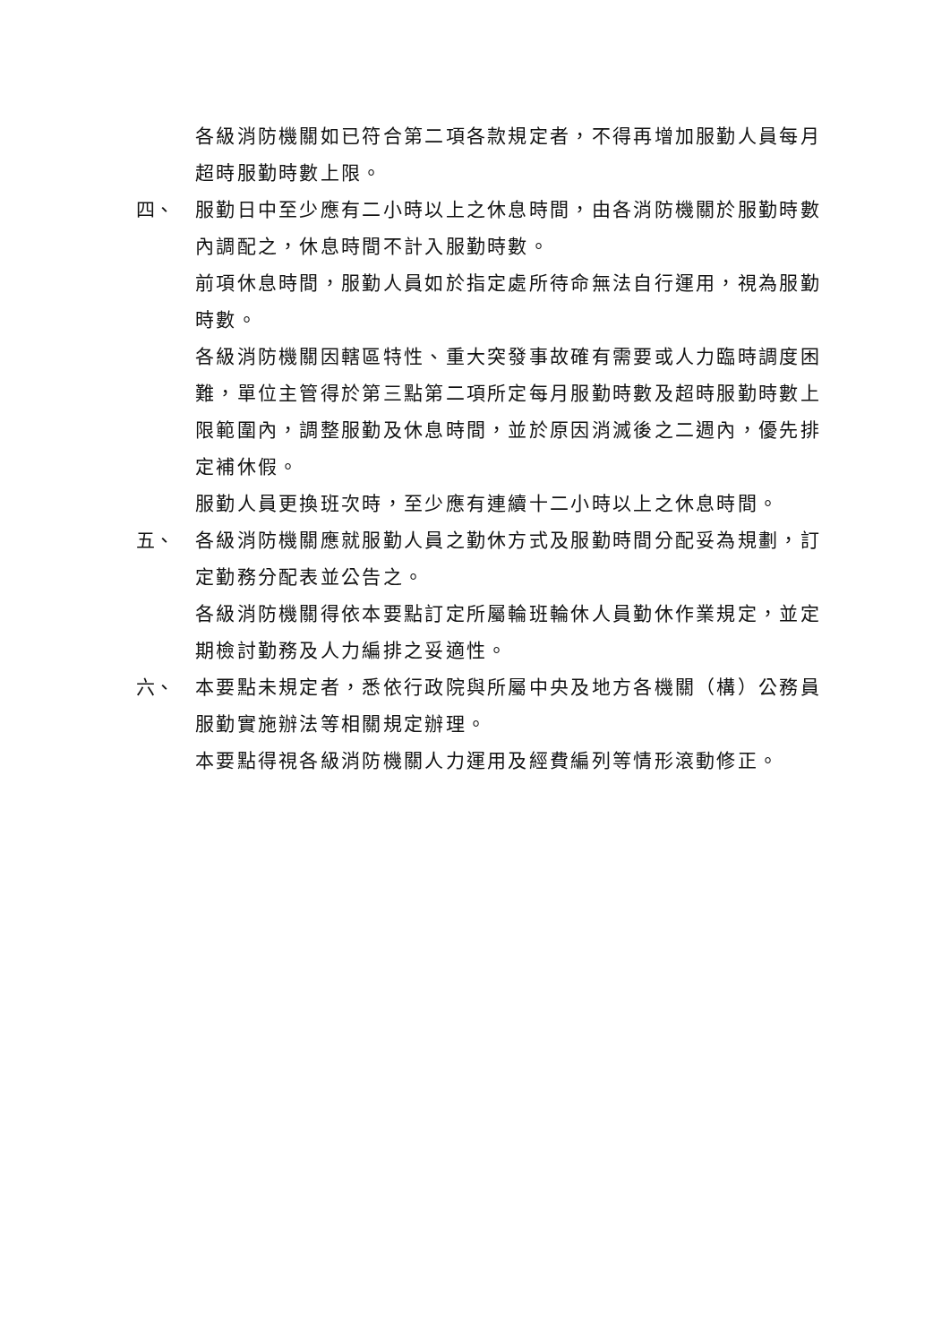各級消防機關如已符合第二項各款規定者，不得再增加服勤人員每月超時服勤時數上限。
四、 服勤日中至少應有二小時以上之休息時間，由各消防機關於服勤時數內調配之，休息時間不計入服勤時數。
前項休息時間，服勤人員如於指定處所待命無法自行運用，視為服勤時數。
各級消防機關因轄區特性、重大突發事故確有需要或人力臨時調度困難，單位主管得於第三點第二項所定每月服勤時數及超時服勤時數上限範圍內，調整服勤及休息時間，並於原因消滅後之二週內，優先排定補休假。
服勤人員更換班次時，至少應有連續十二小時以上之休息時間。
五、 各級消防機關應就服勤人員之勤休方式及服勤時間分配妥為規劃，訂定勤務分配表並公告之。
各級消防機關得依本要點訂定所屬輪班輪休人員勤休作業規定，並定期檢討勤務及人力編排之妥適性。
六、 本要點未規定者，悉依行政院與所屬中央及地方各機關（構）公務員服勤實施辦法等相關規定辦理。
本要點得視各級消防機關人力運用及經費編列等情形滾動修正。